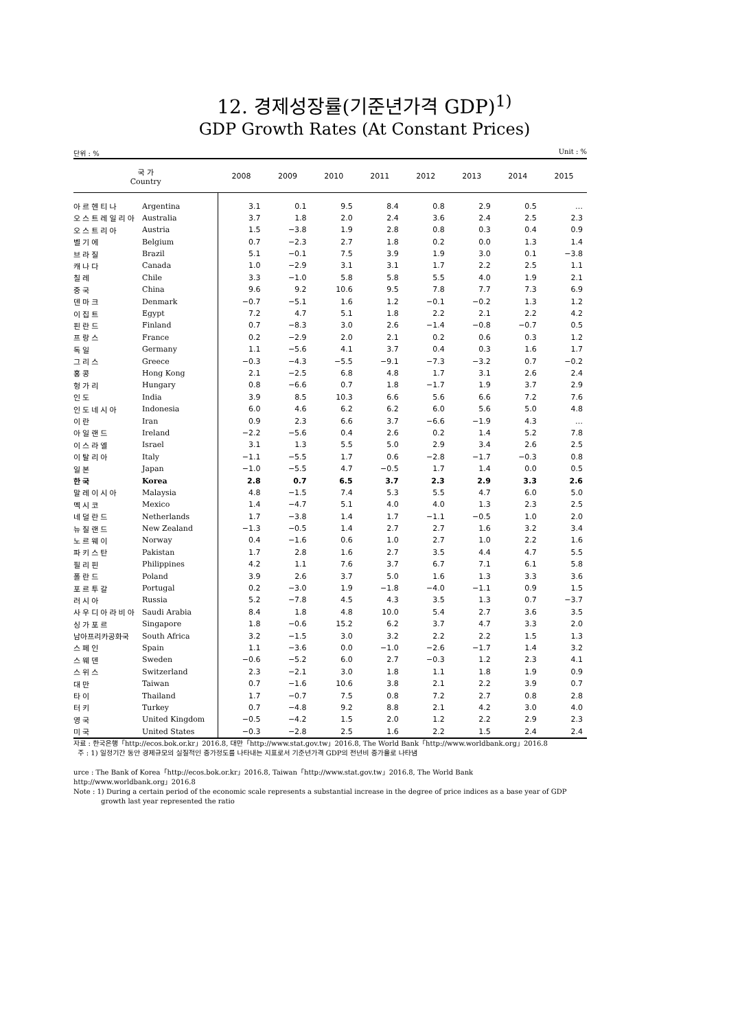12. 경제성장률(기준년가격 GDP)<sup>1)</sup>
GDP Growth Rates (At Constant Prices)
단위 : % Unit : %
| 국 가 Country | | 2008 | 2009 | 2010 | 2011 | 2012 | 2013 | 2014 | 2015 |
| --- | --- | --- | --- | --- | --- | --- | --- | --- | --- |
| 아르헨티나 | Argentina | 3.1 | 0.1 | 9.5 | 8.4 | 0.8 | 2.9 | 0.5 | … |
| 오스트레일리아 | Australia | 3.7 | 1.8 | 2.0 | 2.4 | 3.6 | 2.4 | 2.5 | 2.3 |
| 오스트리아 | Austria | 1.5 | −3.8 | 1.9 | 2.8 | 0.8 | 0.3 | 0.4 | 0.9 |
| 벨기에 | Belgium | 0.7 | −2.3 | 2.7 | 1.8 | 0.2 | 0.0 | 1.3 | 1.4 |
| 브라질 | Brazil | 5.1 | −0.1 | 7.5 | 3.9 | 1.9 | 3.0 | 0.1 | −3.8 |
| 캐나다 | Canada | 1.0 | −2.9 | 3.1 | 3.1 | 1.7 | 2.2 | 2.5 | 1.1 |
| 칠레 | Chile | 3.3 | −1.0 | 5.8 | 5.8 | 5.5 | 4.0 | 1.9 | 2.1 |
| 중국 | China | 9.6 | 9.2 | 10.6 | 9.5 | 7.8 | 7.7 | 7.3 | 6.9 |
| 덴마크 | Denmark | −0.7 | −5.1 | 1.6 | 1.2 | −0.1 | −0.2 | 1.3 | 1.2 |
| 이집트 | Egypt | 7.2 | 4.7 | 5.1 | 1.8 | 2.2 | 2.1 | 2.2 | 4.2 |
| 핀란드 | Finland | 0.7 | −8.3 | 3.0 | 2.6 | −1.4 | −0.8 | −0.7 | 0.5 |
| 프랑스 | France | 0.2 | −2.9 | 2.0 | 2.1 | 0.2 | 0.6 | 0.3 | 1.2 |
| 독일 | Germany | 1.1 | −5.6 | 4.1 | 3.7 | 0.4 | 0.3 | 1.6 | 1.7 |
| 그리스 | Greece | −0.3 | −4.3 | −5.5 | −9.1 | −7.3 | −3.2 | 0.7 | −0.2 |
| 홍콩 | Hong Kong | 2.1 | −2.5 | 6.8 | 4.8 | 1.7 | 3.1 | 2.6 | 2.4 |
| 헝가리 | Hungary | 0.8 | −6.6 | 0.7 | 1.8 | −1.7 | 1.9 | 3.7 | 2.9 |
| 인도 | India | 3.9 | 8.5 | 10.3 | 6.6 | 5.6 | 6.6 | 7.2 | 7.6 |
| 인도네시아 | Indonesia | 6.0 | 4.6 | 6.2 | 6.2 | 6.0 | 5.6 | 5.0 | 4.8 |
| 이란 | Iran | 0.9 | 2.3 | 6.6 | 3.7 | −6.6 | −1.9 | 4.3 | … |
| 아일랜드 | Ireland | −2.2 | −5.6 | 0.4 | 2.6 | 0.2 | 1.4 | 5.2 | 7.8 |
| 이스라엘 | Israel | 3.1 | 1.3 | 5.5 | 5.0 | 2.9 | 3.4 | 2.6 | 2.5 |
| 이탈리아 | Italy | −1.1 | −5.5 | 1.7 | 0.6 | −2.8 | −1.7 | −0.3 | 0.8 |
| 일본 | Japan | −1.0 | −5.5 | 4.7 | −0.5 | 1.7 | 1.4 | 0.0 | 0.5 |
| 한국 | Korea | 2.8 | 0.7 | 6.5 | 3.7 | 2.3 | 2.9 | 3.3 | 2.6 |
| 말레이시아 | Malaysia | 4.8 | −1.5 | 7.4 | 5.3 | 5.5 | 4.7 | 6.0 | 5.0 |
| 멕시코 | Mexico | 1.4 | −4.7 | 5.1 | 4.0 | 4.0 | 1.3 | 2.3 | 2.5 |
| 네덜란드 | Netherlands | 1.7 | −3.8 | 1.4 | 1.7 | −1.1 | −0.5 | 1.0 | 2.0 |
| 뉴질랜드 | New Zealand | −1.3 | −0.5 | 1.4 | 2.7 | 2.7 | 1.6 | 3.2 | 3.4 |
| 노르웨이 | Norway | 0.4 | −1.6 | 0.6 | 1.0 | 2.7 | 1.0 | 2.2 | 1.6 |
| 파키스탄 | Pakistan | 1.7 | 2.8 | 1.6 | 2.7 | 3.5 | 4.4 | 4.7 | 5.5 |
| 필리핀 | Philippines | 4.2 | 1.1 | 7.6 | 3.7 | 6.7 | 7.1 | 6.1 | 5.8 |
| 폴란드 | Poland | 3.9 | 2.6 | 3.7 | 5.0 | 1.6 | 1.3 | 3.3 | 3.6 |
| 포르투갈 | Portugal | 0.2 | −3.0 | 1.9 | −1.8 | −4.0 | −1.1 | 0.9 | 1.5 |
| 러시아 | Russia | 5.2 | −7.8 | 4.5 | 4.3 | 3.5 | 1.3 | 0.7 | −3.7 |
| 사우디아라비아 | Saudi Arabia | 8.4 | 1.8 | 4.8 | 10.0 | 5.4 | 2.7 | 3.6 | 3.5 |
| 싱가포르 | Singapore | 1.8 | −0.6 | 15.2 | 6.2 | 3.7 | 4.7 | 3.3 | 2.0 |
| 남아프리카공화국 | South Africa | 3.2 | −1.5 | 3.0 | 3.2 | 2.2 | 2.2 | 1.5 | 1.3 |
| 스페인 | Spain | 1.1 | −3.6 | 0.0 | −1.0 | −2.6 | −1.7 | 1.4 | 3.2 |
| 스웨덴 | Sweden | −0.6 | −5.2 | 6.0 | 2.7 | −0.3 | 1.2 | 2.3 | 4.1 |
| 스위스 | Switzerland | 2.3 | −2.1 | 3.0 | 1.8 | 1.1 | 1.8 | 1.9 | 0.9 |
| 대만 | Taiwan | 0.7 | −1.6 | 10.6 | 3.8 | 2.1 | 2.2 | 3.9 | 0.7 |
| 타이 | Thailand | 1.7 | −0.7 | 7.5 | 0.8 | 7.2 | 2.7 | 0.8 | 2.8 |
| 터키 | Turkey | 0.7 | −4.8 | 9.2 | 8.8 | 2.1 | 4.2 | 3.0 | 4.0 |
| 영국 | United Kingdom | −0.5 | −4.2 | 1.5 | 2.0 | 1.2 | 2.2 | 2.9 | 2.3 |
| 미국 | United States | −0.3 | −2.8 | 2.5 | 1.6 | 2.2 | 1.5 | 2.4 | 2.4 |
자료 : 한국은행「http://ecos.bok.or.kr」2016.8, 대만「http://www.stat.gov.tw」2016.8, The World Bank「http://www.worldbank.org」2016.8
주 : 1) 일정기간 동안 경제규모의 실질적인 증가정도를 나타내는 지표로서 기준년가격 GDP의 전년비 증가율로 나타냄
urce : The Bank of Korea「http://ecos.bok.or.kr」2016.8, Taiwan「http://www.stat.gov.tw」2016.8, The World Bank
http://www.worldbank.org」2016.8
Note : 1) During a certain period of the economic scale represents a substantial increase in the degree of price indices as a base year of GDP
growth last year represented the ratio